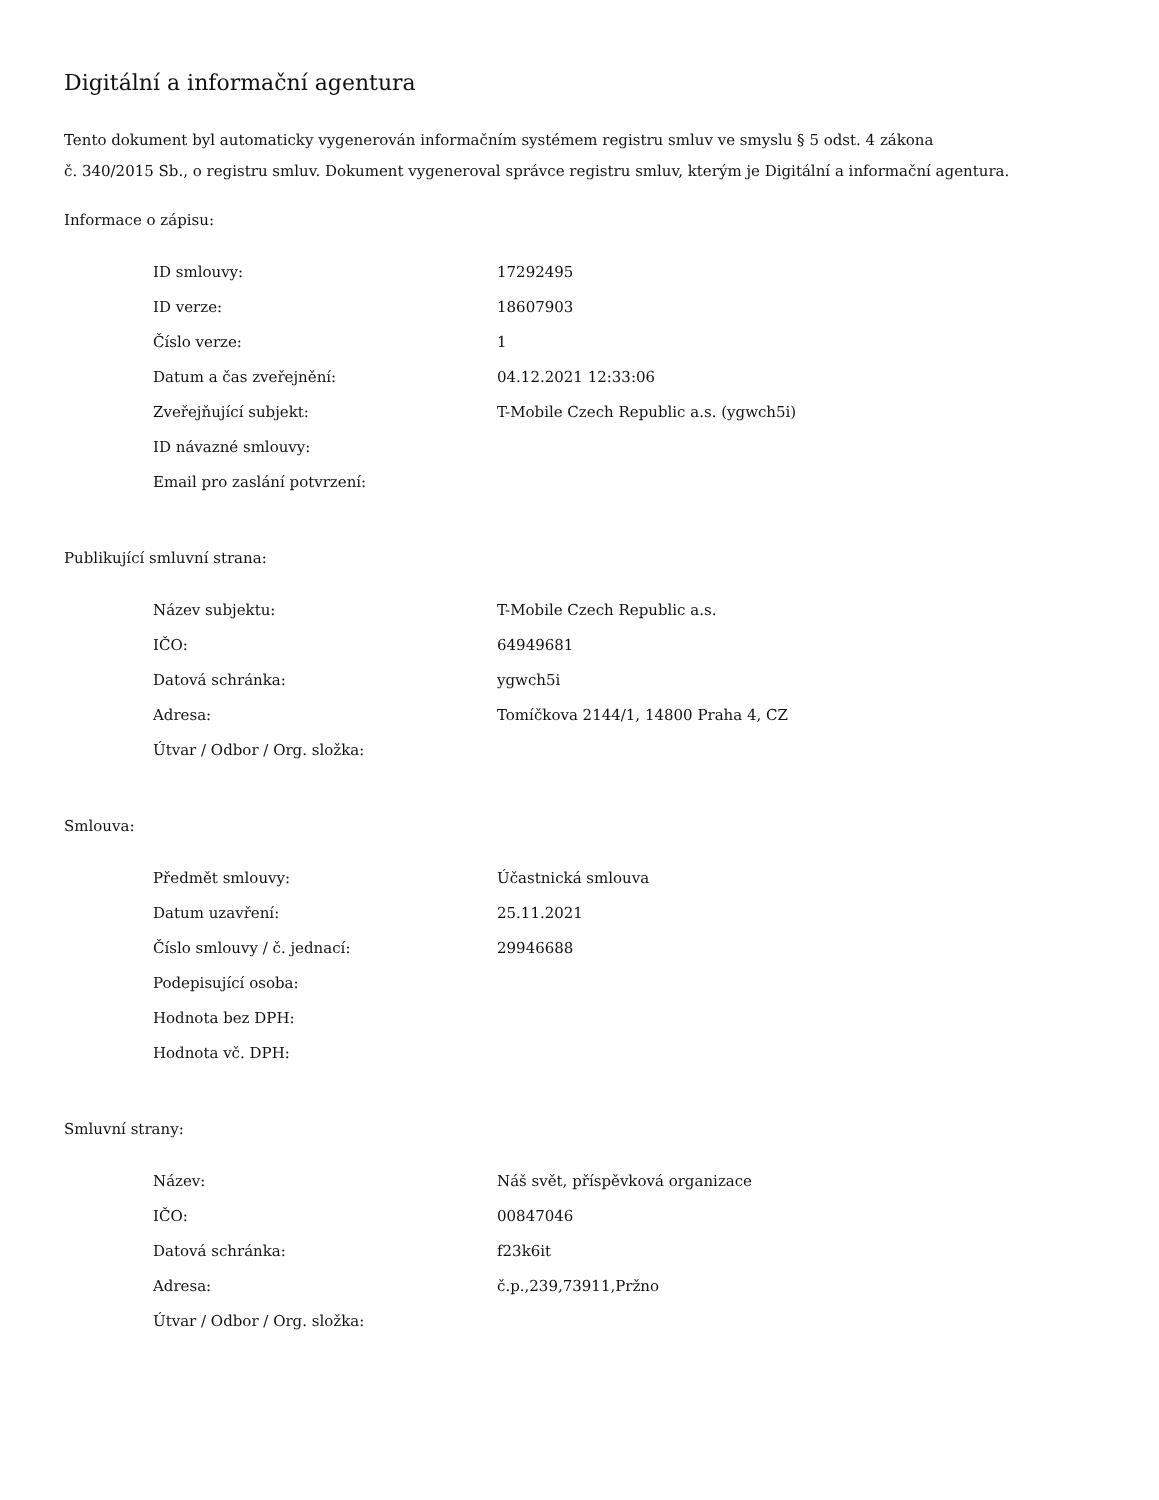Digitální a informační agentura
Tento dokument byl automaticky vygenerován informačním systémem registru smluv ve smyslu § 5 odst. 4 zákona
č. 340/2015 Sb., o registru smluv. Dokument vygeneroval správce registru smluv, kterým je Digitální a informační agentura.
Informace o zápisu:
| ID smlouvy: | 17292495 |
| ID verze: | 18607903 |
| Číslo verze: | 1 |
| Datum a čas zveřejnění: | 04.12.2021 12:33:06 |
| Zveřejňující subjekt: | T-Mobile Czech Republic a.s. (ygwch5i) |
| ID návazné smlouvy: | |
| Email pro zaslání potvrzení: | |
Publikující smluvní strana:
| Název subjektu: | T-Mobile Czech Republic a.s. |
| IČO: | 64949681 |
| Datová schránka: | ygwch5i |
| Adresa: | Tomíčkova 2144/1, 14800 Praha 4, CZ |
| Útvar / Odbor / Org. složka: | |
Smlouva:
| Předmět smlouvy: | Účastnická smlouva |
| Datum uzavření: | 25.11.2021 |
| Číslo smlouvy / č. jednací: | 29946688 |
| Podepisující osoba: | |
| Hodnota bez DPH: | |
| Hodnota vč. DPH: | |
Smluvní strany:
| Název: | Náš svět, příspěvková organizace |
| IČO: | 00847046 |
| Datová schránka: | f23k6it |
| Adresa: | č.p.,239,73911,Pržno |
| Útvar / Odbor / Org. složka: | |